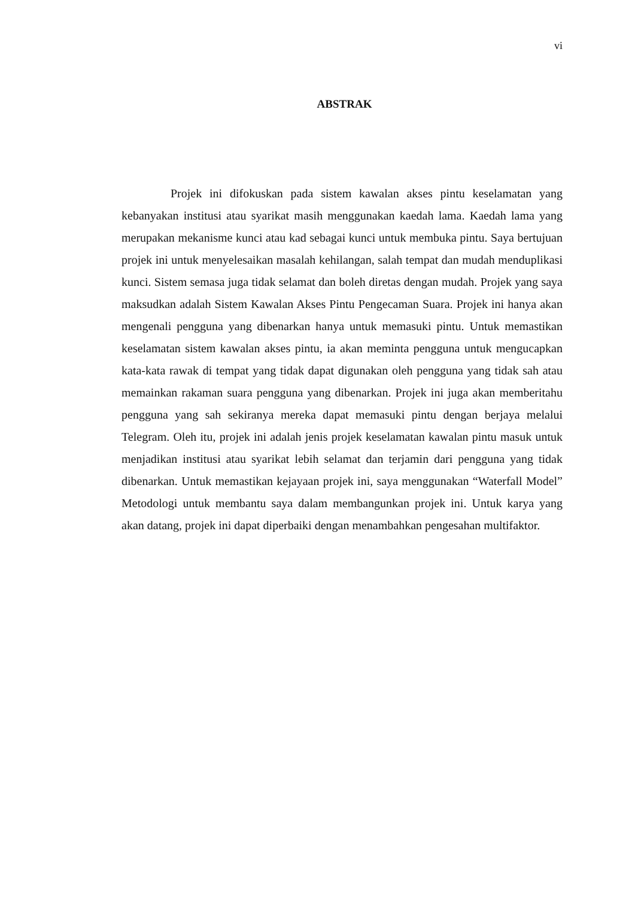vi
ABSTRAK
Projek ini difokuskan pada sistem kawalan akses pintu keselamatan yang kebanyakan institusi atau syarikat masih menggunakan kaedah lama. Kaedah lama yang merupakan mekanisme kunci atau kad sebagai kunci untuk membuka pintu. Saya bertujuan projek ini untuk menyelesaikan masalah kehilangan, salah tempat dan mudah menduplikasi kunci. Sistem semasa juga tidak selamat dan boleh diretas dengan mudah. Projek yang saya maksudkan adalah Sistem Kawalan Akses Pintu Pengecaman Suara. Projek ini hanya akan mengenali pengguna yang dibenarkan hanya untuk memasuki pintu. Untuk memastikan keselamatan sistem kawalan akses pintu, ia akan meminta pengguna untuk mengucapkan kata-kata rawak di tempat yang tidak dapat digunakan oleh pengguna yang tidak sah atau memainkan rakaman suara pengguna yang dibenarkan. Projek ini juga akan memberitahu pengguna yang sah sekiranya mereka dapat memasuki pintu dengan berjaya melalui Telegram. Oleh itu, projek ini adalah jenis projek keselamatan kawalan pintu masuk untuk menjadikan institusi atau syarikat lebih selamat dan terjamin dari pengguna yang tidak dibenarkan. Untuk memastikan kejayaan projek ini, saya menggunakan “Waterfall Model” Metodologi untuk membantu saya dalam membangunkan projek ini. Untuk karya yang akan datang, projek ini dapat diperbaiki dengan menambahkan pengesahan multifaktor.